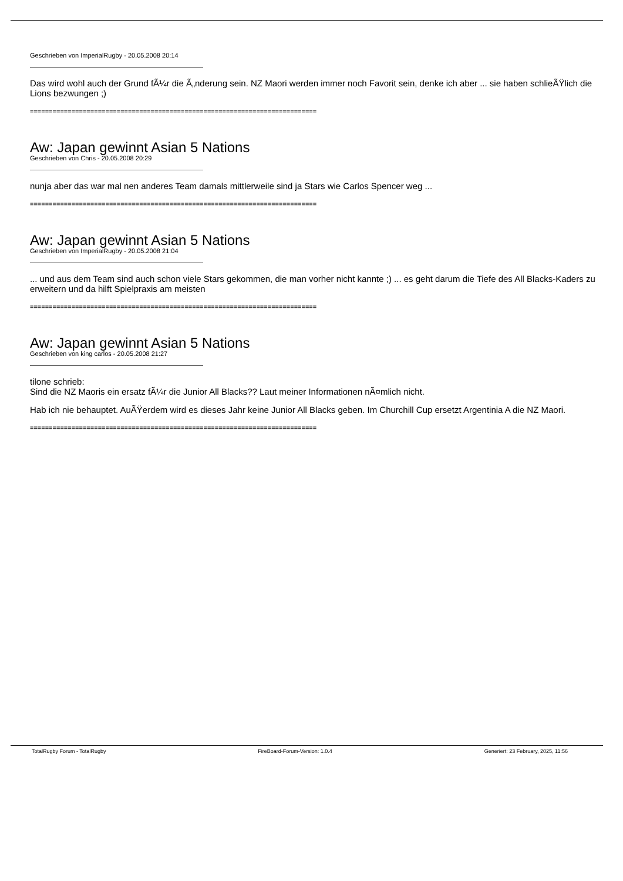Geschrieben von ImperialRugby - 20.05.2008 20:14
Das wird wohl auch der Grund fÃ¼r die Ã„nderung sein. NZ Maori werden immer noch Favorit sein, denke ich aber ... sie haben schlieÃŸlich die Lions bezwungen ;)
============================================================================
Aw: Japan gewinnt Asian 5 Nations
Geschrieben von Chris - 20.05.2008 20:29
nunja aber das war mal nen anderes Team damals mittlerweile sind ja Stars wie Carlos Spencer weg ...
============================================================================
Aw: Japan gewinnt Asian 5 Nations
Geschrieben von ImperialRugby - 20.05.2008 21:04
... und aus dem Team sind auch schon viele Stars gekommen, die man vorher nicht kannte ;) ... es geht darum die Tiefe des All Blacks-Kaders zu erweitern und da hilft Spielpraxis am meisten
============================================================================
Aw: Japan gewinnt Asian 5 Nations
Geschrieben von king carlos - 20.05.2008 21:27
tilone schrieb:
Sind die NZ Maoris ein ersatz fÃ¼r die Junior All Blacks?? Laut meiner Informationen nÃ¤mlich nicht.
Hab ich nie behauptet. AuÃŸerdem wird es dieses Jahr keine Junior All Blacks geben. Im Churchill Cup ersetzt Argentinia A die NZ Maori.
============================================================================
TotalRugby Forum - TotalRugby FireBoard-Forum-Version: 1.0.4 Generiert: 23 February, 2025, 11:56